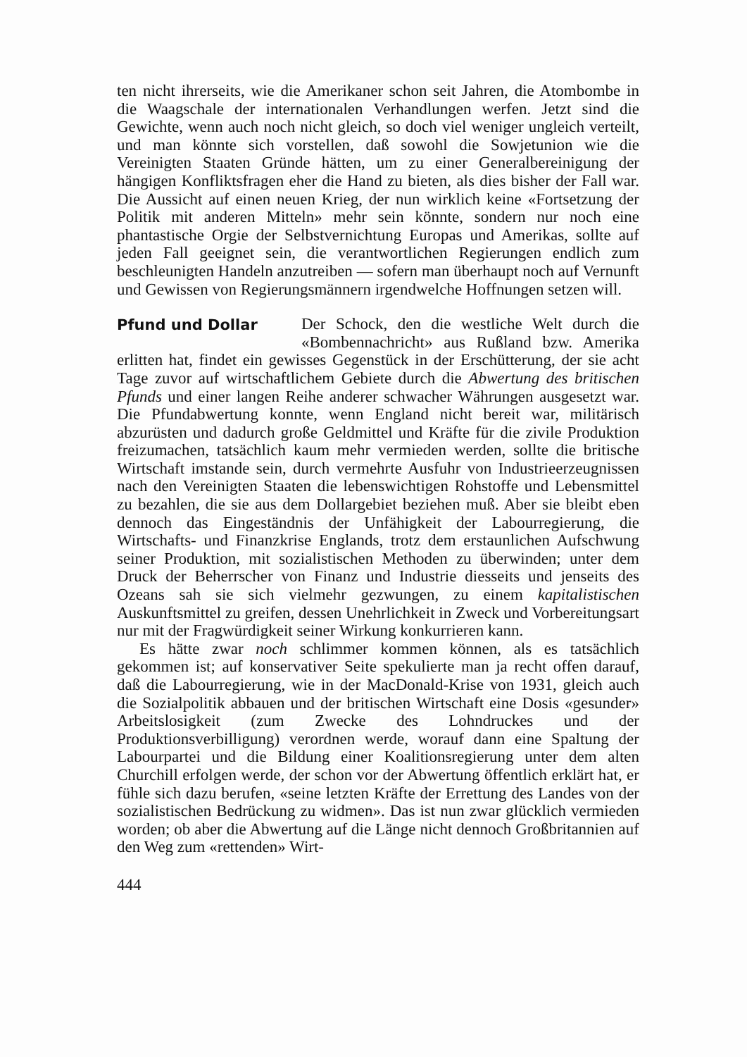ten nicht ihrerseits, wie die Amerikaner schon seit Jahren, die Atombombe in die Waagschale der internationalen Verhandlungen werfen. Jetzt sind die Gewichte, wenn auch noch nicht gleich, so doch viel weniger ungleich verteilt, und man könnte sich vorstellen, daß sowohl die Sowjetunion wie die Vereinigten Staaten Gründe hätten, um zu einer Generalbereinigung der hängigen Konfliktsfragen eher die Hand zu bieten, als dies bisher der Fall war. Die Aussicht auf einen neuen Krieg, der nun wirklich keine «Fortsetzung der Politik mit anderen Mitteln» mehr sein könnte, sondern nur noch eine phantastische Orgie der Selbstvernichtung Europas und Amerikas, sollte auf jeden Fall geeignet sein, die verantwortlichen Regierungen endlich zum beschleunigten Handeln anzutreiben — sofern man überhaupt noch auf Vernunft und Gewissen von Regierungsmännern irgendwelche Hoffnungen setzen will.
Pfund und Dollar
Der Schock, den die westliche Welt durch die «Bombennachricht» aus Rußland bzw. Amerika erlitten hat, findet ein gewisses Gegenstück in der Erschütterung, der sie acht Tage zuvor auf wirtschaftlichem Gebiete durch die Abwertung des britischen Pfunds und einer langen Reihe anderer schwacher Währungen ausgesetzt war. Die Pfundabwertung konnte, wenn England nicht bereit war, militärisch abzurüsten und dadurch große Geldmittel und Kräfte für die zivile Produktion freizumachen, tatsächlich kaum mehr vermieden werden, sollte die britische Wirtschaft imstande sein, durch vermehrte Ausfuhr von Industrieerzeugnissen nach den Vereinigten Staaten die lebenswichtigen Rohstoffe und Lebensmittel zu bezahlen, die sie aus dem Dollargebiet beziehen muß. Aber sie bleibt eben dennoch das Eingeständnis der Unfähigkeit der Labourregierung, die Wirtschafts- und Finanzkrise Englands, trotz dem erstaunlichen Aufschwung seiner Produktion, mit sozialistischen Methoden zu überwinden; unter dem Druck der Beherrscher von Finanz und Industrie diesseits und jenseits des Ozeans sah sie sich vielmehr gezwungen, zu einem kapitalistischen Auskunftsmittel zu greifen, dessen Unehrlichkeit in Zweck und Vorbereitungsart nur mit der Fragwürdigkeit seiner Wirkung konkurrieren kann.
Es hätte zwar noch schlimmer kommen können, als es tatsächlich gekommen ist; auf konservativer Seite spekulierte man ja recht offen darauf, daß die Labourregierung, wie in der MacDonald-Krise von 1931, gleich auch die Sozialpolitik abbauen und der britischen Wirtschaft eine Dosis «gesunder» Arbeitslosigkeit (zum Zwecke des Lohndruckes und der Produktionsverbilligung) verordnen werde, worauf dann eine Spaltung der Labourpartei und die Bildung einer Koalitionsregierung unter dem alten Churchill erfolgen werde, der schon vor der Abwertung öffentlich erklärt hat, er fühle sich dazu berufen, «seine letzten Kräfte der Errettung des Landes von der sozialistischen Bedrückung zu widmen». Das ist nun zwar glücklich vermieden worden; ob aber die Abwertung auf die Länge nicht dennoch Großbritannien auf den Weg zum «rettenden» Wirt-
444